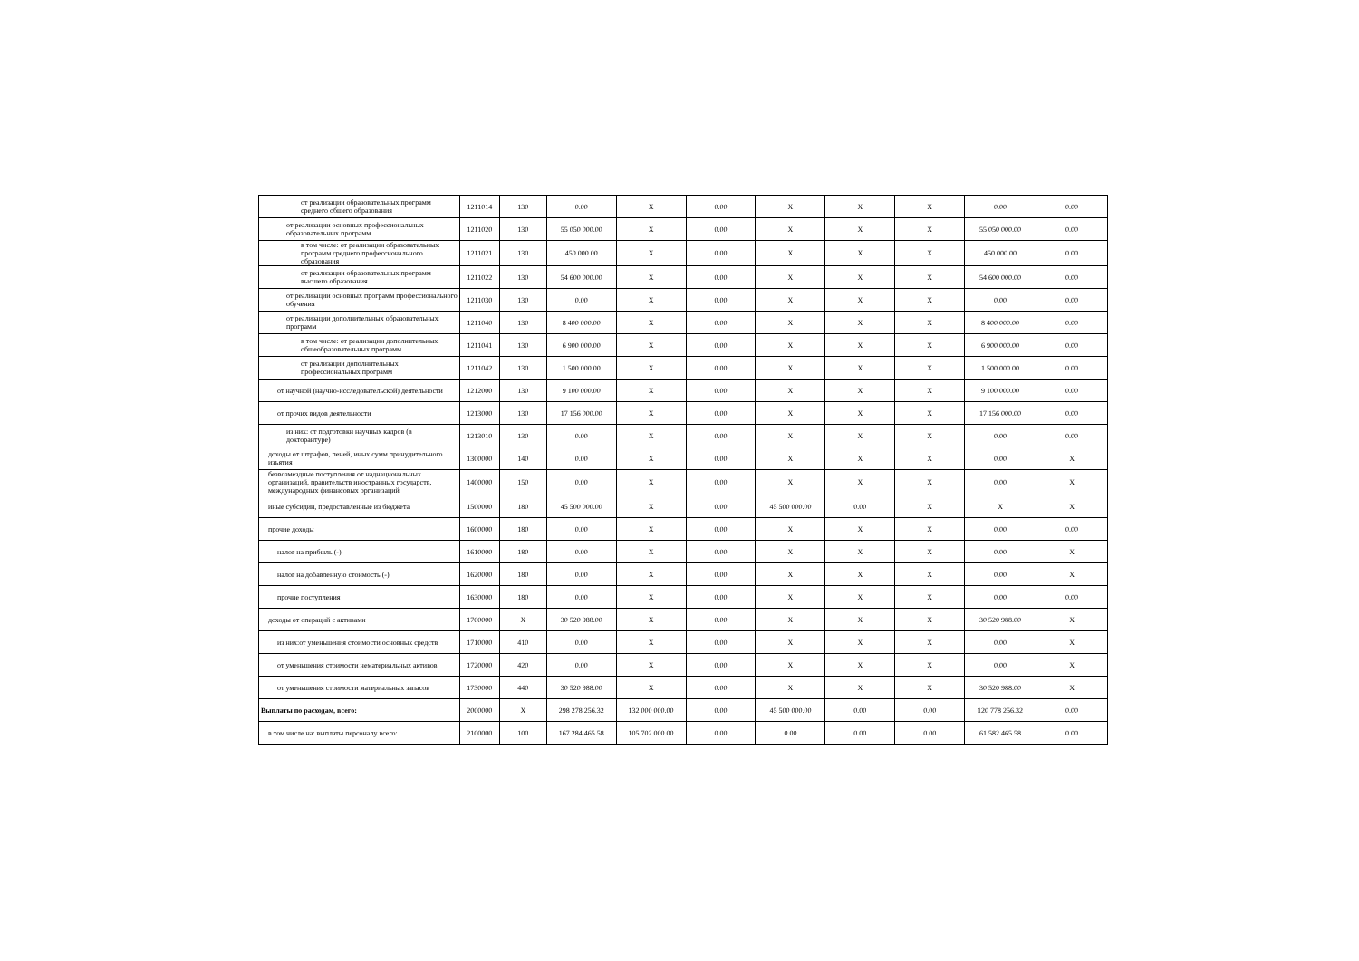| от реализации образовательных программ среднего общего образования | 1211014 | 130 | 0.00 | X | 0.00 | X | X | X | 0.00 | 0.00 |
| от реализации основных профессиональных образовательных программ | 1211020 | 130 | 55 050 000.00 | X | 0.00 | X | X | X | 55 050 000.00 | 0.00 |
| в том числе: от реализации образовательных программ среднего профессионального образования | 1211021 | 130 | 450 000.00 | X | 0.00 | X | X | X | 450 000.00 | 0.00 |
| от реализации образовательных программ высшего образования | 1211022 | 130 | 54 600 000.00 | X | 0.00 | X | X | X | 54 600 000.00 | 0.00 |
| от реализации основных программ профессионального обучения | 1211030 | 130 | 0.00 | X | 0.00 | X | X | X | 0.00 | 0.00 |
| от реализации дополнительных образовательных программ | 1211040 | 130 | 8 400 000.00 | X | 0.00 | X | X | X | 8 400 000.00 | 0.00 |
| в том числе: от реализации дополнительных общеобразовательных программ | 1211041 | 130 | 6 900 000.00 | X | 0.00 | X | X | X | 6 900 000.00 | 0.00 |
| от реализации дополнительных профессиональных программ | 1211042 | 130 | 1 500 000.00 | X | 0.00 | X | X | X | 1 500 000.00 | 0.00 |
| от научной (научно-исследовательской) деятельности | 1212000 | 130 | 9 100 000.00 | X | 0.00 | X | X | X | 9 100 000.00 | 0.00 |
| от прочих видов деятельности | 1213000 | 130 | 17 156 000.00 | X | 0.00 | X | X | X | 17 156 000.00 | 0.00 |
| из них: от подготовки научных кадров (в докторантуре) | 1213010 | 130 | 0.00 | X | 0.00 | X | X | X | 0.00 | 0.00 |
| доходы от штрафов, пеней, иных сумм принудительного изъятия | 1300000 | 140 | 0.00 | X | 0.00 | X | X | X | 0.00 | X |
| безвозмездные поступления от наднациональных организаций, правительств иностранных государств, международных финансовых организаций | 1400000 | 150 | 0.00 | X | 0.00 | X | X | X | 0.00 | X |
| иные субсидии, предоставленные из бюджета | 1500000 | 180 | 45 500 000.00 | X | 0.00 | 45 500 000.00 | 0.00 | X | X | X |
| прочие доходы | 1600000 | 180 | 0.00 | X | 0.00 | X | X | X | 0.00 | 0.00 |
| налог на прибыль (-) | 1610000 | 180 | 0.00 | X | 0.00 | X | X | X | 0.00 | X |
| налог на добавленную стоимость (-) | 1620000 | 180 | 0.00 | X | 0.00 | X | X | X | 0.00 | X |
| прочие поступления | 1630000 | 180 | 0.00 | X | 0.00 | X | X | X | 0.00 | 0.00 |
| доходы от операций с активами | 1700000 | X | 30 520 988.00 | X | 0.00 | X | X | X | 30 520 988.00 | X |
| из них:от уменьшения стоимости основных средств | 1710000 | 410 | 0.00 | X | 0.00 | X | X | X | 0.00 | X |
| от уменьшения стоимости нематериальных активов | 1720000 | 420 | 0.00 | X | 0.00 | X | X | X | 0.00 | X |
| от уменьшения стоимости материальных запасов | 1730000 | 440 | 30 520 988.00 | X | 0.00 | X | X | X | 30 520 988.00 | X |
| Выплаты по расходам, всего: | 2000000 | X | 298 278 256.32 | 132 000 000.00 | 0.00 | 45 500 000.00 | 0.00 | 0.00 | 120 778 256.32 | 0.00 |
| в том числе на: выплаты персоналу всего: | 2100000 | 100 | 167 284 465.58 | 105 702 000.00 | 0.00 | 0.00 | 0.00 | 0.00 | 61 582 465.58 | 0.00 |